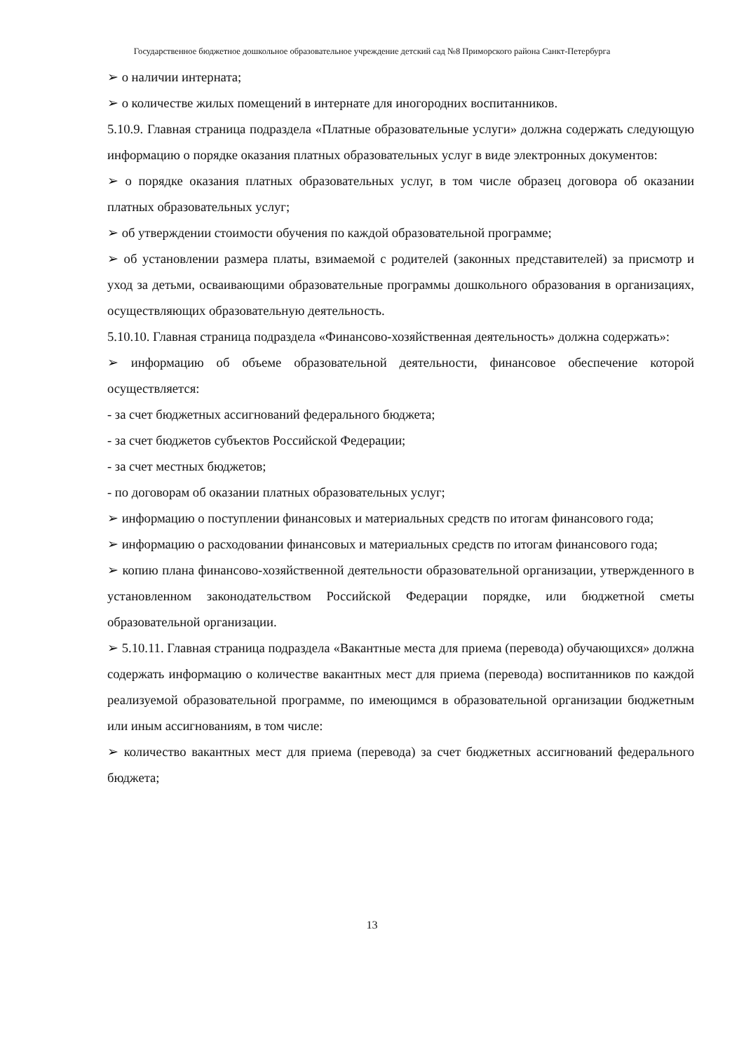Государственное бюджетное дошкольное образовательное учреждение детский сад №8 Приморского района Санкт-Петербурга
➢ о наличии интерната;
➢ о количестве жилых помещений в интернате для иногородних воспитанников.
5.10.9. Главная страница подраздела «Платные образовательные услуги» должна содержать следующую информацию о порядке оказания платных образовательных услуг в виде электронных документов:
➢ о порядке оказания платных образовательных услуг, в том числе образец договора об оказании платных образовательных услуг;
➢ об утверждении стоимости обучения по каждой образовательной программе;
➢ об установлении размера платы, взимаемой с родителей (законных представителей) за присмотр и уход за детьми, осваивающими образовательные программы дошкольного образования в организациях, осуществляющих образовательную деятельность.
5.10.10. Главная страница подраздела «Финансово-хозяйственная деятельность» должна содержать»:
➢ информацию об объеме образовательной деятельности, финансовое обеспечение которой осуществляется:
- за счет бюджетных ассигнований федерального бюджета;
- за счет бюджетов субъектов Российской Федерации;
- за счет местных бюджетов;
- по договорам об оказании платных образовательных услуг;
➢ информацию о поступлении финансовых и материальных средств по итогам финансового года;
➢ информацию о расходовании финансовых и материальных средств по итогам финансового года;
➢ копию плана финансово-хозяйственной деятельности образовательной организации, утвержденного в установленном законодательством Российской Федерации порядке, или бюджетной сметы образовательной организации.
➢ 5.10.11. Главная страница подраздела «Вакантные места для приема (перевода) обучающихся» должна содержать информацию о количестве вакантных мест для приема (перевода) воспитанников по каждой реализуемой образовательной программе, по имеющимся в образовательной организации бюджетным или иным ассигнованиям, в том числе:
➢ количество вакантных мест для приема (перевода) за счет бюджетных ассигнований федерального бюджета;
13